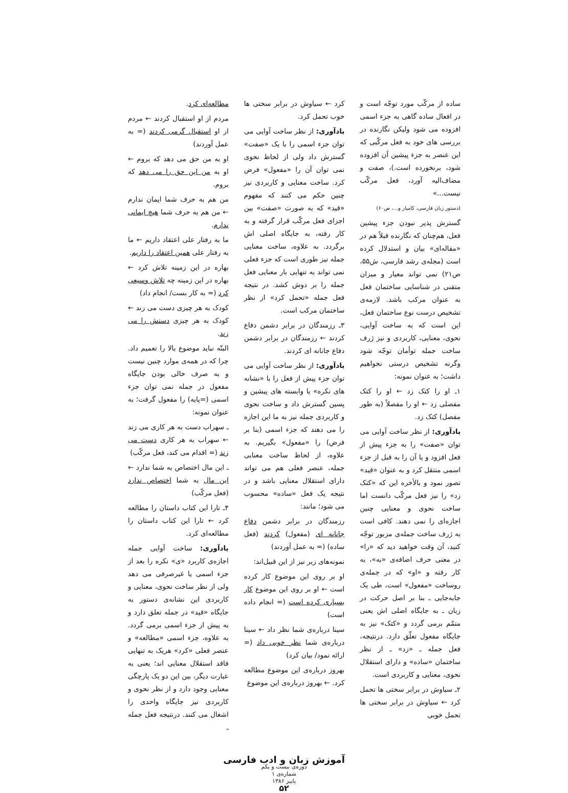ساده از مرکّب مورد توجّه است و در افعال ساده گاهی به جزء اسمی افزوده می شود ولیکن نگارنده در بررسی های خود به فعل مرکّبی که این عنصر به جزء پیشین آن افزوده شود، برنخورده است.)، صفت و مضاف‌الیه آورد، فعل مرکّب نیست...»
(دستور زبان فارسی، کامیار و...، ص۶۰)
گسترش پذیر نبودن جزء پیشین فعل، هم‌چنان که نگارنده قبلاً هم در «مقاله‌ای» بیان و استدلال کرده است (مجله‌ی رشد فارسی، ش۵۵، ص۲۱) نمی تواند معیار و میزان متقنی در شناسایی ساختمان فعل به عنوان مرکب باشد. لازمه‌ی تشخیص درست نوع ساختمان فعل، این است که به ساخت آوایی، نحوی، معنایی، کاربردی و نیز ژرف ساخت جمله توأمان توجّه شود وگرنه تشخیص درستی نخواهیم داشت؛ به عنوان نمونه:
۱ـ او را کتک زد ← او را کتک مفصلی زد ← او را مفصلاً (به طور مفصل) کتک زد.
یادآوری: از نظر ساخت آوایی می توان «صفت» را به جزء پیش از فعل افزود و یا آن را به قبل از جزء اسمی منتقل کرد و به عنوان «قید» تصور نمود و بالأخره این که «کتک زد» را نیز فعل مرکّب دانست اما ساخت نحوی و معنایی چنین اجازه‌ای را نمی دهند. کافی است به ژرف ساخت جمله‌ی مزبور توجّه کنید، آن وقت خواهید دید که «را» در معنی حرف اضافه‌ی «به»، به کار رفته و «او» که در جمله‌ی روساخت «مفعول» است، طی یک جابه‌جایی ـ بنا بر اصل حرکت در زبان ـ به جایگاه اصلی اش یعنی متمّم برمی گردد و «کتک» نیز به جایگاه مفعول تعلّق دارد. درنتیجه، فعل جمله ـ «زد» ـ از نظر ساختمان «ساده» و دارای استقلال نحوی، معنایی و کاربردی است.
۲ـ سیاوش در برابر سختی ها تحمل کرد ← سیاوش در برابر سختی ها تحمل خوبی
کرد ← سیاوش در برابر سختی ها خوب تحمل کرد.
یادآوری: از نظر ساخت آوایی می توان جزء اسمی را با یک «صفت» گسترش داد ولی از لحاظ نحوی نمی توان آن را «مفعول» فرض کرد. ساخت معنایی و کاربردی نیز چنین حکم می کنند که مفهوم «قید» که به صورت «صفت» بین اجزای فعل مرکّب قرار گرفته و به کار رفته، به جایگاه اصلی اش برگردد. به علاوه، ساخت معنایی جمله نیز طوری است که جزء فعلی نمی تواند به تنهایی بار معنایی فعل جمله را بر دوش کشد. در نتیجه فعل جمله «تحمل کرد» از نظر ساختمان مرکب است.
۳ـ رزمندگان در برابر دشمن دفاع کردند ← رزمندگان در برابر دشمن دفاع جانانه ای کردند.
یادآوری: از نظر ساخت آوایی می توان جزء پیش از فعل را با «نشانه های نکره» یا وابسته های پیشین و پسین گسترش داد و ساخت نحوی و کاربردی جمله نیز به ما این اجازه را می دهند که جزء اسمی (بنا بر فرض) را «مفعول» بگیریم. به علاوه، از لحاظ ساخت معنایی جمله، عنصر فعلی هم می تواند دارای استقلال معنایی باشد و در نتیجه یک فعل «ساده» محسوب می شود؛ مانند:
رزمندگان در برابر دشمن دفاع جانانه ای (مفعول) کردند (فعل ساده) (= به عمل آوردند)
نمونه‌های زیر نیز از این قبیل‌اند:
او بر روی این موضوع کار کرده است ← او بر روی این موضوع کار بسیاری کرده است (= انجام داده است)
سینا درباره‌ی شما نظر داد ← سینا درباره‌ی شما نظر خوبی داد (= ارائه نمود/ بیان کرد)
بهروز درباره‌ی این موضوع مطالعه کرد. ← بهروز درباره‌ی این موضوع
مطالعه‌ای کرد.
مردم از او استقبال کردند ← مردم از او استقبال گرمی کردند (= به عمل آوردند)
او به من حق می دهد که بروم ← او به من این حق را می دهد که بروم.
من هم به حرف شما ایمان ندارم ← من هم به حرف شما هیچ ایمانی ندارم.
ما به رفتار علی اعتقاد داریم ← ما به رفتار علی همین اعتقاد را داریم.
بهاره در این زمینه تلاش کرد ← بهاره در این زمینه چه تلاش وسیعی کرد (= به کار بست/ انجام داد)
کودک به هر چیزی دست می زند ← کودک به هر چیزی دستش را می زند.
البتّه نباید موضوع بالا را تعمیم داد. چرا که در همه‌ی موارد چنین نیست و به صرف خالی بودن جایگاه مفعول در جمله نمی توان جزء اسمی (=پایه) را مفعول گرفت؛ به عنوان نمونه:
ـ سهراب دست به هر کاری می زند ← سهراب به هر کاری دست می زند (= اقدام می کند، فعل مرکّب)
ـ این مال اختصاص به شما ندارد ← این مال به شما اختصاص ندارد (فعل مرکّب)
۴ـ تارا این کتاب داستان را مطالعه کرد ← تارا این کتاب داستان را مطالعه‌ای کرد.
یادآوری: ساخت آوایی جمله اجازه‌ی کاربرد «ی» نکره را بعد از جزء اسمی یا غیرصرفی می دهد ولی از نظر ساخت نحوی، معنایی و کاربردی این نشانه‌ی دستور به جایگاه «قید» در جمله تعلق دارد و به پیش از جزء اسمی برمی گردد. به علاوه، جزء اسمی «مطالعه» و عنصر فعلی «کرد» هریک به تنهایی فاقد استقلال معنایی اند؛ یعنی به عبارت دیگر، بین این دو یک پارچگی معنایی وجود دارد و از نظر نحوی و کاربردی نیز جایگاه واحدی را اشغال می کنند. درنتیجه فعل جمله ـ
آموزش زبان و ادب فارسی
دوره‌ی بیست و یکم
شماره‌ی ۱
پاییز ۱۳۸۶
۵۲